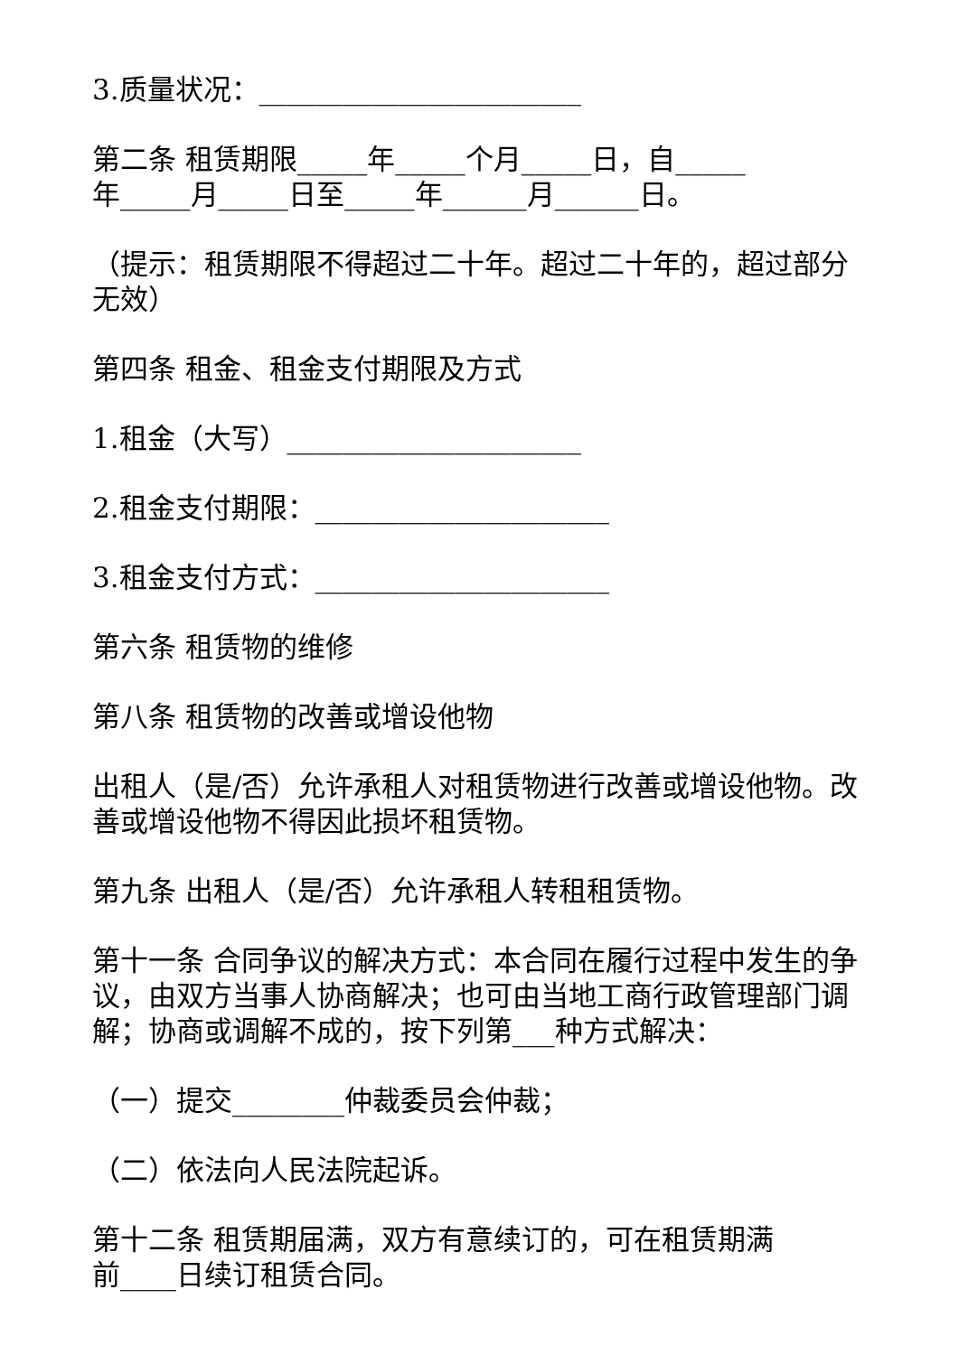3.质量状况：_______________________
第二条 租赁期限_____年_____个月_____日，自_____
年_____月_____日至_____年______月______日。
（提示：租赁期限不得超过二十年。超过二十年的，超过部分无效）
第四条 租金、租金支付期限及方式
1.租金（大写）_____________________
2.租金支付期限：_____________________
3.租金支付方式：_____________________
第六条 租赁物的维修
第八条 租赁物的改善或增设他物
出租人（是/否）允许承租人对租赁物进行改善或增设他物。改善或增设他物不得因此损坏租赁物。
第九条 出租人（是/否）允许承租人转租租赁物。
第十一条 合同争议的解决方式：本合同在履行过程中发生的争议，由双方当事人协商解决；也可由当地工商行政管理部门调解；协商或调解不成的，按下列第___种方式解决：
（一）提交________仲裁委员会仲裁；
（二）依法向人民法院起诉。
第十二条 租赁期届满，双方有意续订的，可在租赁期满
前____日续订租赁合同。